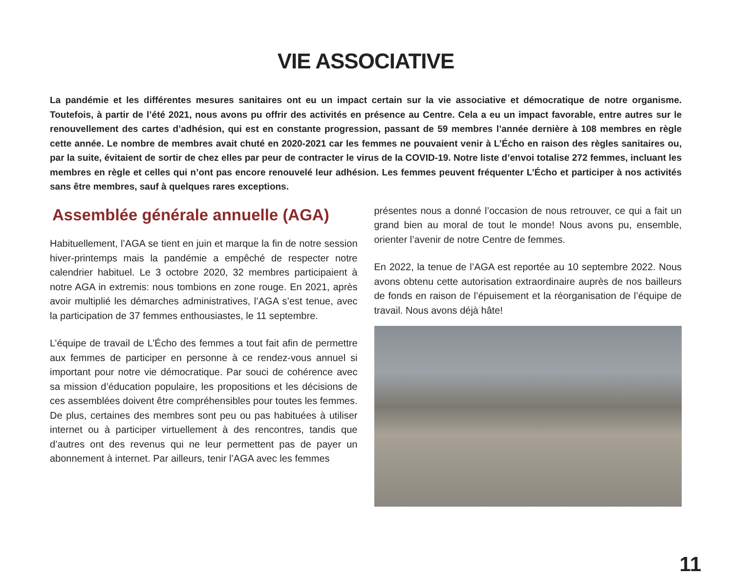VIE ASSOCIATIVE
La pandémie et les différentes mesures sanitaires ont eu un impact certain sur la vie associative et démocratique de notre organisme. Toutefois, à partir de l’été 2021, nous avons pu offrir des activités en présence au Centre. Cela a eu un impact favorable, entre autres sur le renouvellement des cartes d’adhésion, qui est en constante progression, passant de 59 membres l’année dernière à 108 membres en règle cette année. Le nombre de membres avait chuté en 2020-2021 car les femmes ne pouvaient venir à L’Écho en raison des règles sanitaires ou, par la suite, évitaient de sortir de chez elles par peur de contracter le virus de la COVID-19. Notre liste d’envoi totalise 272 femmes, incluant les membres en règle et celles qui n’ont pas encore renouvelé leur adhésion. Les femmes peuvent fréquenter L’Écho et participer à nos activités sans être membres, sauf à quelques rares exceptions.
Assemblée générale annuelle (AGA)
Habituellement, l’AGA se tient en juin et marque la fin de notre session hiver-printemps mais la pandémie a empêché de respecter notre calendrier habituel. Le 3 octobre 2020, 32 membres participaient à notre AGA in extremis: nous tombions en zone rouge. En 2021, après avoir multiplié les démarches administratives, l’AGA s’est tenue, avec la participation de 37 femmes enthousiastes, le 11 septembre.
L’équipe de travail de L’Écho des femmes a tout fait afin de permettre aux femmes de participer en personne à ce rendez-vous annuel si important pour notre vie démocratique. Par souci de cohérence avec sa mission d’éducation populaire, les propositions et les décisions de ces assemblées doivent être compréhensibles pour toutes les femmes. De plus, certaines des membres sont peu ou pas habituées à utiliser internet ou à participer virtuellement à des rencontres, tandis que d’autres ont des revenus qui ne leur permettent pas de payer un abonnement à internet. Par ailleurs, tenir l’AGA avec les femmes
présentes nous a donné l’occasion de nous retrouver, ce qui a fait un grand bien au moral de tout le monde! Nous avons pu, ensemble, orienter l’avenir de notre Centre de femmes.
En 2022, la tenue de l’AGA est reportée au 10 septembre 2022. Nous avons obtenu cette autorisation extraordinaire auprès de nos bailleurs de fonds en raison de l’épuisement et la réorganisation de l’équipe de travail. Nous avons déjà hâte!
11